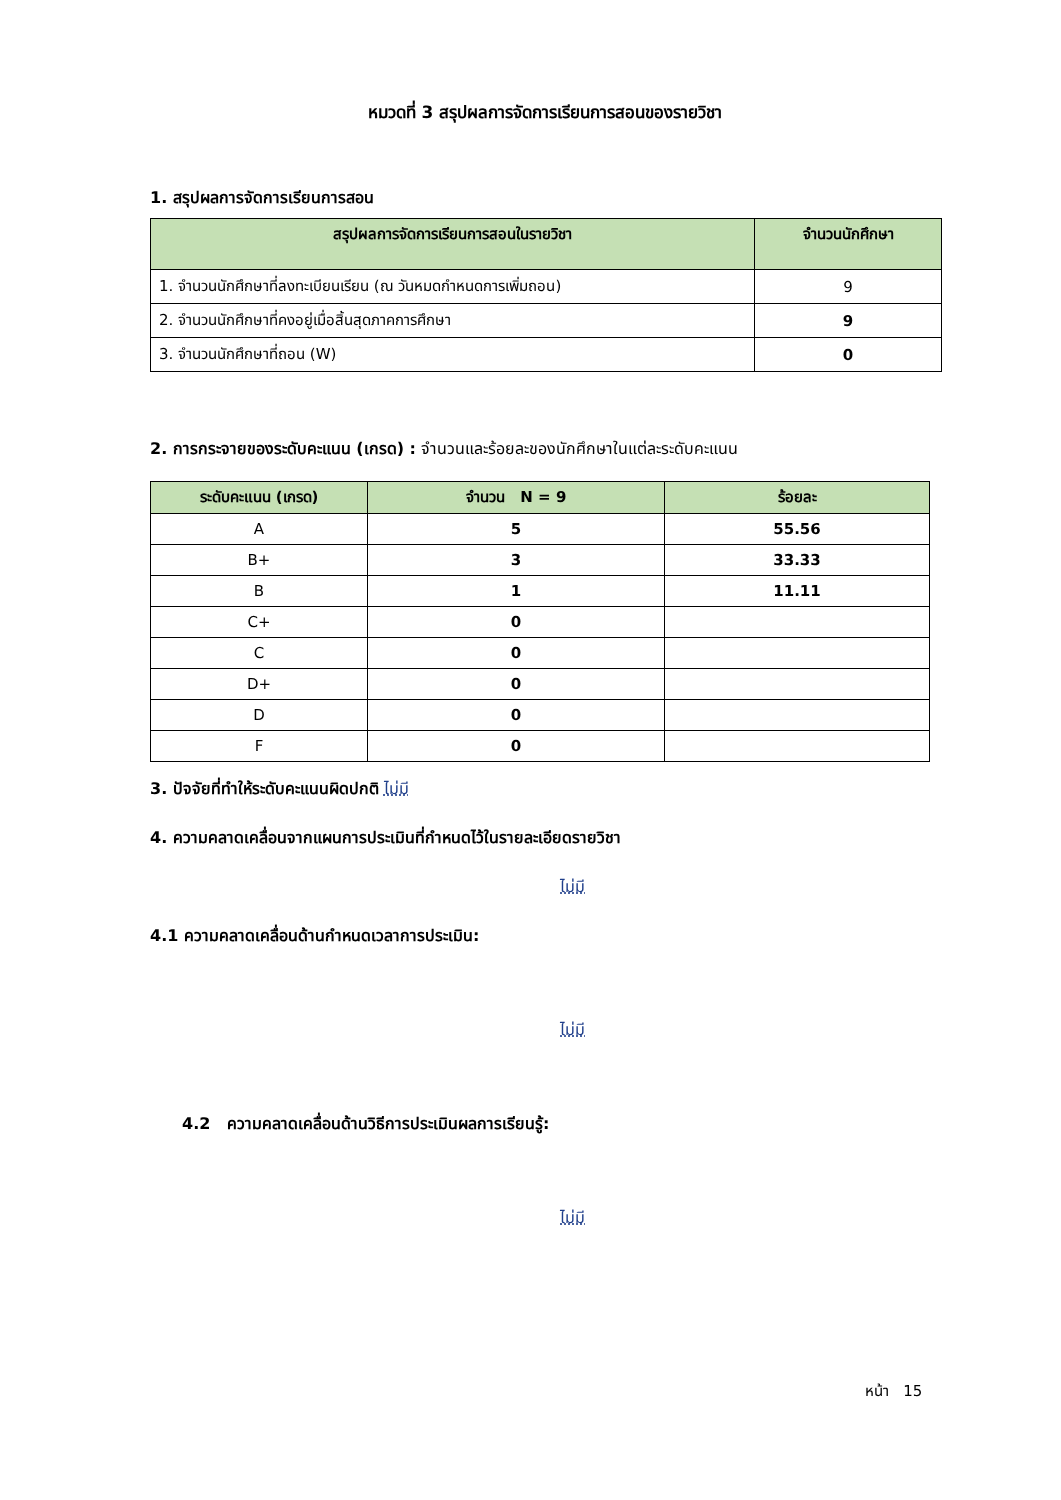หมวดที่ 3 สรุปผลการจัดการเรียนการสอนของรายวิชา
1. สรุปผลการจัดการเรียนการสอน
| สรุปผลการจัดการเรียนการสอนในรายวิชา | จำนวนนักศึกษา |
| --- | --- |
| 1. จำนวนนักศึกษาที่ลงทะเบียนเรียน (ณ วันหมดกำหนดการเพิ่มถอน) | 9 |
| 2. จำนวนนักศึกษาที่คงอยู่เมื่อสิ้นสุดภาคการศึกษา | 9 |
| 3. จำนวนนักศึกษาที่ถอน (W) | 0 |
2. การกระจายของระดับคะแนน (เกรด) : จำนวนและร้อยละของนักศึกษาในแต่ละระดับคะแนน
| ระดับคะแนน (เกรด) | จำนวน N = 9 | ร้อยละ |
| --- | --- | --- |
| A | 5 | 55.56 |
| B+ | 3 | 33.33 |
| B | 1 | 11.11 |
| C+ | 0 | |
| C | 0 | |
| D+ | 0 | |
| D | 0 | |
| F | 0 | |
3. ปัจจัยที่ทำให้ระดับคะแนนผิดปกติ ไม่มี
4. ความคลาดเคลื่อนจากแผนการประเมินที่กำหนดไว้ในรายละเอียดรายวิชา
ไม่มี
4.1 ความคลาดเคลื่อนด้านกำหนดเวลาการประเมิน:
ไม่มี
4.2 ความคลาดเคลื่อนด้านวิธีการประเมินผลการเรียนรู้:
ไม่มี
หน้า 15